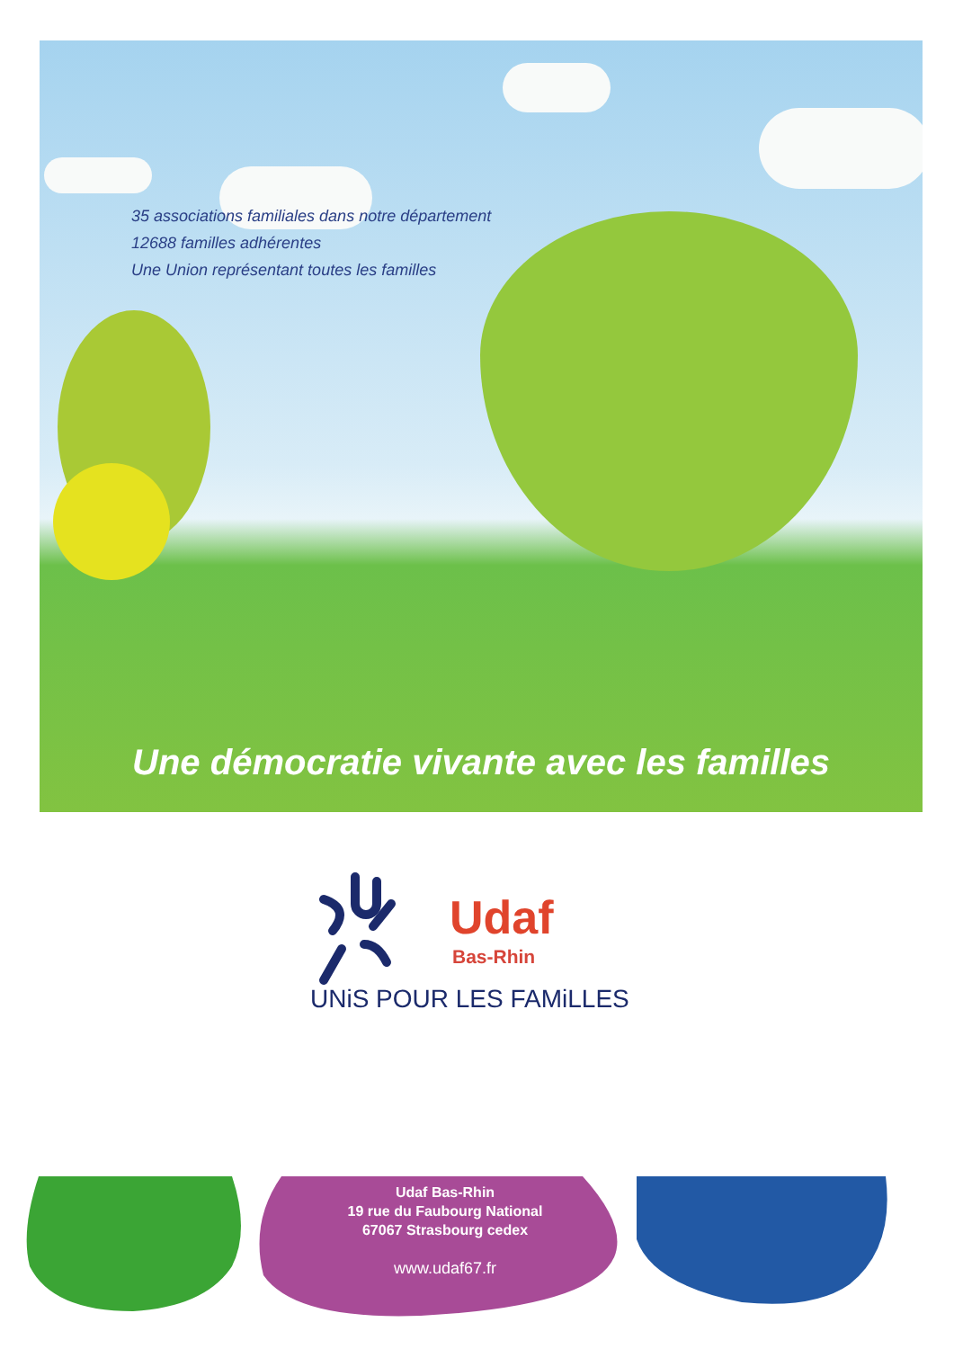35 associations familiales dans notre département
12688 familles adhérentes
Une Union représentant toutes les familles
Une démocratie vivante avec les familles
Udaf
Bas-Rhin
UNiS POUR LES FAMiLLES
Udaf Bas-Rhin
19 rue du Faubourg National
67067 Strasbourg cedex
www.udaf67.fr